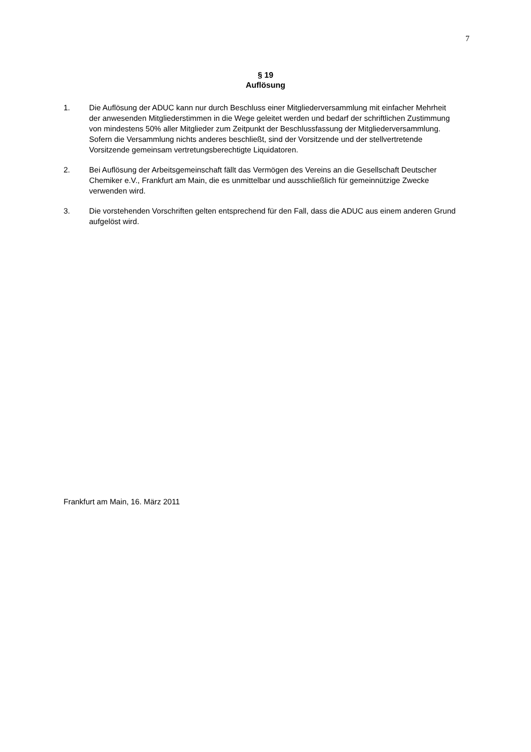7
§ 19
Auflösung
1. Die Auflösung der ADUC kann nur durch Beschluss einer Mitgliederversammlung mit einfacher Mehrheit der anwesenden Mitgliederstimmen in die Wege geleitet werden und bedarf der schriftlichen Zustimmung von mindestens 50% aller Mitglieder zum Zeitpunkt der Beschlussfassung der Mitgliederversammlung. Sofern die Versammlung nichts anderes beschließt, sind der Vorsitzende und der stellvertretende Vorsitzende gemeinsam vertretungsberechtigte Liquidatoren.
2. Bei Auflösung der Arbeitsgemeinschaft fällt das Vermögen des Vereins an die Gesellschaft Deutscher Chemiker e.V., Frankfurt am Main, die es unmittelbar und ausschließlich für gemeinnützige Zwecke verwenden wird.
3. Die vorstehenden Vorschriften gelten entsprechend für den Fall, dass die ADUC aus einem anderen Grund aufgelöst wird.
Frankfurt am Main, 16. März 2011